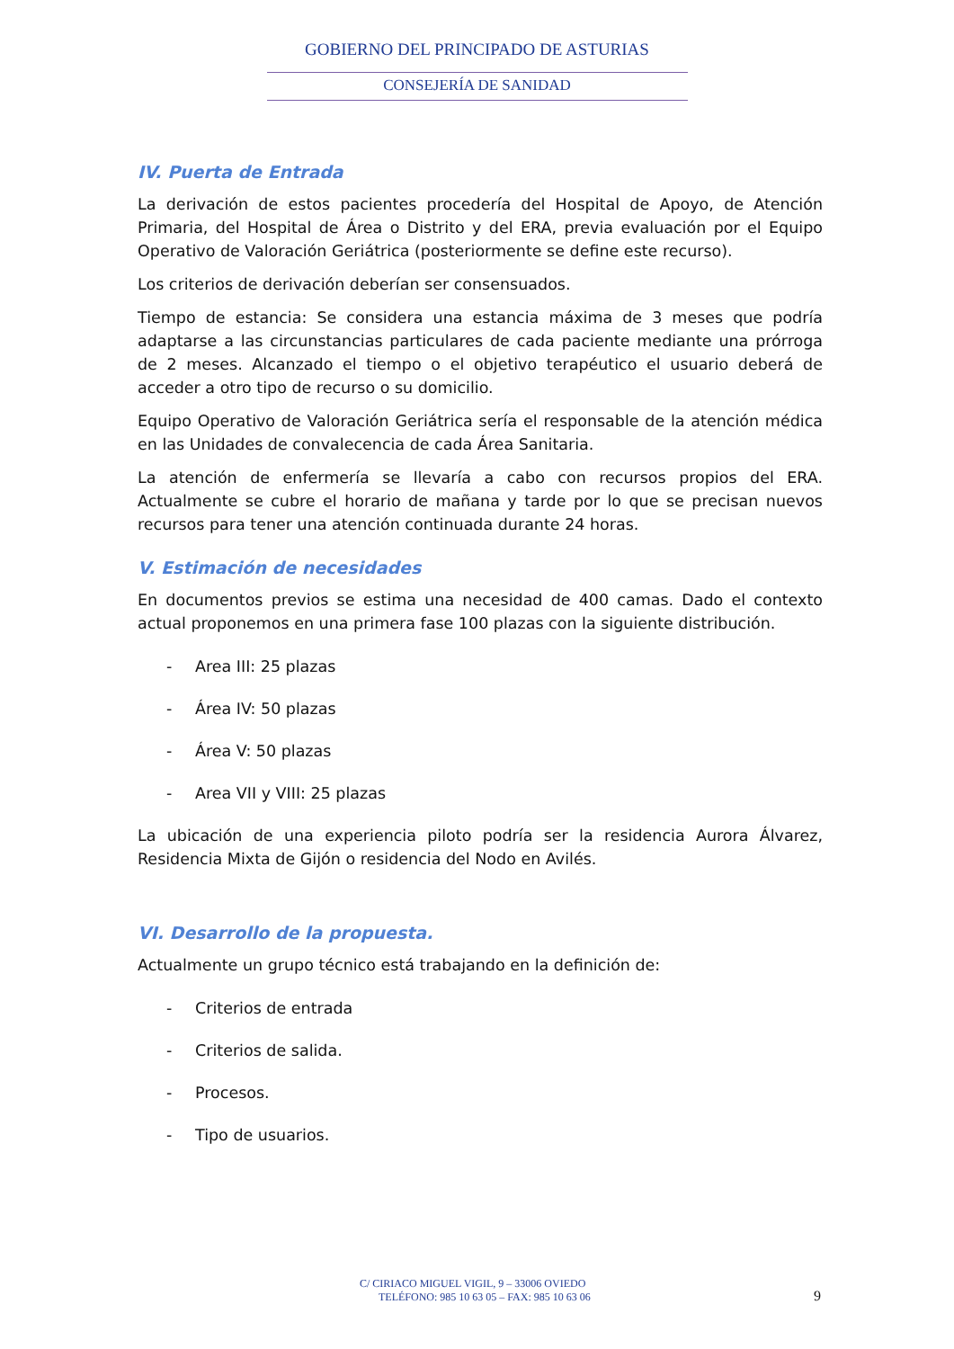GOBIERNO DEL PRINCIPADO DE ASTURIAS
CONSEJERÍA DE SANIDAD
IV. Puerta de Entrada
La derivación de estos pacientes procedería del Hospital de Apoyo, de Atención Primaria, del Hospital de Área o Distrito y del ERA, previa evaluación por el Equipo Operativo de Valoración Geriátrica (posteriormente se define este recurso).
Los criterios de derivación deberían ser consensuados.
Tiempo de estancia: Se considera una estancia máxima de 3 meses que podría adaptarse a las circunstancias particulares de cada paciente mediante una prórroga de 2 meses. Alcanzado el tiempo o el objetivo terapéutico el usuario deberá de acceder a otro tipo de recurso o su domicilio.
Equipo Operativo de Valoración Geriátrica sería el responsable de la atención médica en las Unidades de convalecencia de cada Área Sanitaria.
La atención de enfermería se llevaría a cabo con recursos propios del ERA. Actualmente se cubre el horario de mañana y tarde por lo que se precisan nuevos recursos para tener una atención continuada durante 24 horas.
V. Estimación de necesidades
En documentos previos se estima una necesidad de 400 camas. Dado el contexto actual proponemos en una primera fase 100 plazas con la siguiente distribución.
- Area III: 25 plazas
- Área IV: 50 plazas
- Área V: 50 plazas
- Area VII y VIII: 25 plazas
La ubicación de una experiencia piloto podría ser la residencia Aurora Álvarez, Residencia Mixta de Gijón o residencia del Nodo en Avilés.
VI. Desarrollo de la propuesta.
Actualmente un grupo técnico está trabajando en la definición de:
- Criterios de entrada
- Criterios de salida.
- Procesos.
- Tipo de usuarios.
C/ CIRIACO MIGUEL VIGIL, 9 – 33006 OVIEDO
TELÉFONO: 985 10 63 05 – FAX: 985 10 63 06
9